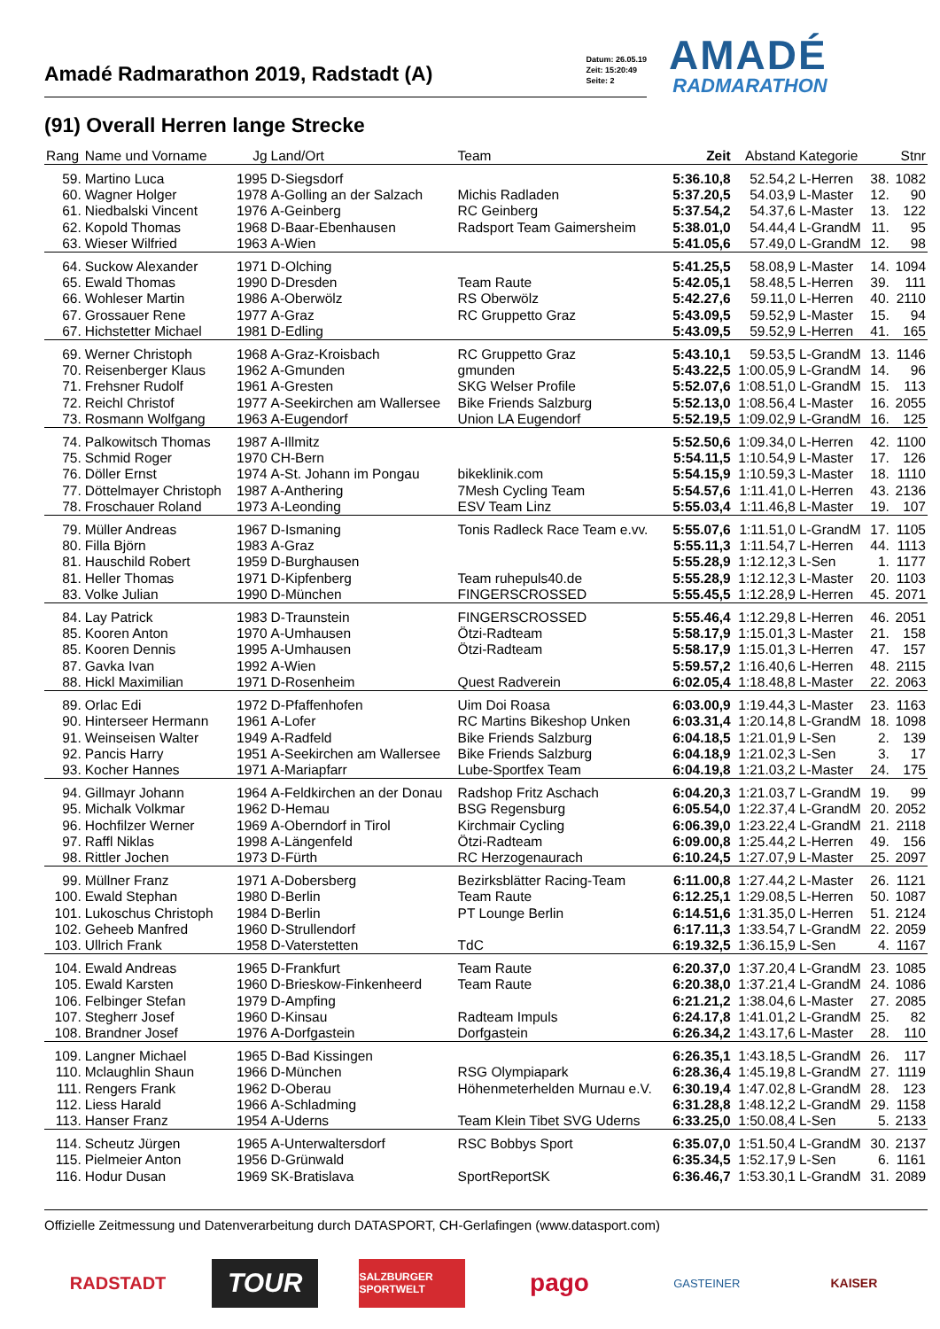Amadé Radmarathon 2019, Radstadt (A) Datum: 26.05.19
Zeit: 15:20:49
Seite: 2
AMADÉ
RADMARATHON
(91) Overall Herren lange Strecke
| Rang | Name und Vorname | Jg | Land/Ort | Team | Zeit | Abstand | Kategorie | | Stnr |
| --- | --- | --- | --- | --- | --- | --- | --- | --- | --- |
| 59. | Martino Luca | 1995 | D-Siegsdorf | | 5:36.10,8 | 52.54,2 | L-Herren | 38. | 1082 |
| 60. | Wagner Holger | 1978 | A-Golling an der Salzach | Michis Radladen | 5:37.20,5 | 54.03,9 | L-Master | 12. | 90 |
| 61. | Niedbalski Vincent | 1976 | A-Geinberg | RC Geinberg | 5:37.54,2 | 54.37,6 | L-Master | 13. | 122 |
| 62. | Kopold Thomas | 1968 | D-Baar-Ebenhausen | Radsport Team Gaimersheim | 5:38.01,0 | 54.44,4 | L-GrandM | 11. | 95 |
| 63. | Wieser Wilfried | 1963 | A-Wien | | 5:41.05,6 | 57.49,0 | L-GrandM | 12. | 98 |
| 64. | Suckow Alexander | 1971 | D-Olching | | 5:41.25,5 | 58.08,9 | L-Master | 14. | 1094 |
| 65. | Ewald Thomas | 1990 | D-Dresden | Team Raute | 5:42.05,1 | 58.48,5 | L-Herren | 39. | 111 |
| 66. | Wohleser Martin | 1986 | A-Oberwölz | RS Oberwölz | 5:42.27,6 | 59.11,0 | L-Herren | 40. | 2110 |
| 67. | Grossauer Rene | 1977 | A-Graz | RC Gruppetto Graz | 5:43.09,5 | 59.52,9 | L-Master | 15. | 94 |
| 67. | Hichstetter Michael | 1981 | D-Edling | | 5:43.09,5 | 59.52,9 | L-Herren | 41. | 165 |
| 69. | Werner Christoph | 1968 | A-Graz-Kroisbach | RC Gruppetto Graz | 5:43.10,1 | 59.53,5 | L-GrandM | 13. | 1146 |
| 70. | Reisenberger Klaus | 1962 | A-Gmunden | gmunden | 5:43.22,5 | 1:00.05,9 | L-GrandM | 14. | 96 |
| 71. | Frehsner Rudolf | 1961 | A-Gresten | SKG Welser Profile | 5:52.07,6 | 1:08.51,0 | L-GrandM | 15. | 113 |
| 72. | Reichl Christof | 1977 | A-Seekirchen am Wallersee | Bike Friends Salzburg | 5:52.13,0 | 1:08.56,4 | L-Master | 16. | 2055 |
| 73. | Rosmann Wolfgang | 1963 | A-Eugendorf | Union LA Eugendorf | 5:52.19,5 | 1:09.02,9 | L-GrandM | 16. | 125 |
| 74. | Palkowitsch Thomas | 1987 | A-Illmitz | | 5:52.50,6 | 1:09.34,0 | L-Herren | 42. | 1100 |
| 75. | Schmid Roger | 1970 | CH-Bern | | 5:54.11,5 | 1:10.54,9 | L-Master | 17. | 126 |
| 76. | Döller Ernst | 1974 | A-St. Johann im Pongau | bikeklinik.com | 5:54.15,9 | 1:10.59,3 | L-Master | 18. | 1110 |
| 77. | Döttelmayer Christoph | 1987 | A-Anthering | 7Mesh Cycling Team | 5:54.57,6 | 1:11.41,0 | L-Herren | 43. | 2136 |
| 78. | Froschauer Roland | 1973 | A-Leonding | ESV Team Linz | 5:55.03,4 | 1:11.46,8 | L-Master | 19. | 107 |
| 79. | Müller Andreas | 1967 | D-Ismaning | Tonis Radleck Race Team e.vv. | 5:55.07,6 | 1:11.51,0 | L-GrandM | 17. | 1105 |
| 80. | Filla Björn | 1983 | A-Graz | | 5:55.11,3 | 1:11.54,7 | L-Herren | 44. | 1113 |
| 81. | Hauschild Robert | 1959 | D-Burghausen | | 5:55.28,9 | 1:12.12,3 | L-Sen | 1. | 1177 |
| 81. | Heller Thomas | 1971 | D-Kipfenberg | Team ruhepuls40.de | 5:55.28,9 | 1:12.12,3 | L-Master | 20. | 1103 |
| 83. | Volke Julian | 1990 | D-München | FINGERSCROSSED | 5:55.45,5 | 1:12.28,9 | L-Herren | 45. | 2071 |
| 84. | Lay Patrick | 1983 | D-Traunstein | FINGERSCROSSED | 5:55.46,4 | 1:12.29,8 | L-Herren | 46. | 2051 |
| 85. | Kooren Anton | 1970 | A-Umhausen | Ötzi-Radteam | 5:58.17,9 | 1:15.01,3 | L-Master | 21. | 158 |
| 85. | Kooren Dennis | 1995 | A-Umhausen | Ötzi-Radteam | 5:58.17,9 | 1:15.01,3 | L-Herren | 47. | 157 |
| 87. | Gavka Ivan | 1992 | A-Wien | | 5:59.57,2 | 1:16.40,6 | L-Herren | 48. | 2115 |
| 88. | Hickl Maximilian | 1971 | D-Rosenheim | Quest Radverein | 6:02.05,4 | 1:18.48,8 | L-Master | 22. | 2063 |
| 89. | Orlac Edi | 1972 | D-Pfaffenhofen | Uim Doi Roasa | 6:03.00,9 | 1:19.44,3 | L-Master | 23. | 1163 |
| 90. | Hinterseer Hermann | 1961 | A-Lofer | RC Martins Bikeshop Unken | 6:03.31,4 | 1:20.14,8 | L-GrandM | 18. | 1098 |
| 91. | Weinseisen Walter | 1949 | A-Radfeld | Bike Friends Salzburg | 6:04.18,5 | 1:21.01,9 | L-Sen | 2. | 139 |
| 92. | Pancis Harry | 1951 | A-Seekirchen am Wallersee | Bike Friends Salzburg | 6:04.18,9 | 1:21.02,3 | L-Sen | 3. | 17 |
| 93. | Kocher Hannes | 1971 | A-Mariapfarr | Lube-Sportfex Team | 6:04.19,8 | 1:21.03,2 | L-Master | 24. | 175 |
| 94. | Gillmayr Johann | 1964 | A-Feldkirchen an der Donau | Radshop Fritz Aschach | 6:04.20,3 | 1:21.03,7 | L-GrandM | 19. | 99 |
| 95. | Michalk Volkmar | 1962 | D-Hemau | BSG Regensburg | 6:05.54,0 | 1:22.37,4 | L-GrandM | 20. | 2052 |
| 96. | Hochfilzer Werner | 1969 | A-Oberndorf in Tirol | Kirchmair Cycling | 6:06.39,0 | 1:23.22,4 | L-GrandM | 21. | 2118 |
| 97. | Raffl Niklas | 1998 | A-Längenfeld | Ötzi-Radteam | 6:09.00,8 | 1:25.44,2 | L-Herren | 49. | 156 |
| 98. | Rittler Jochen | 1973 | D-Fürth | RC Herzogenaurach | 6:10.24,5 | 1:27.07,9 | L-Master | 25. | 2097 |
| 99. | Müllner Franz | 1971 | A-Dobersberg | Bezirksblätter Racing-Team | 6:11.00,8 | 1:27.44,2 | L-Master | 26. | 1121 |
| 100. | Ewald Stephan | 1980 | D-Berlin | Team Raute | 6:12.25,1 | 1:29.08,5 | L-Herren | 50. | 1087 |
| 101. | Lukoschus Christoph | 1984 | D-Berlin | PT Lounge Berlin | 6:14.51,6 | 1:31.35,0 | L-Herren | 51. | 2124 |
| 102. | Geheeb Manfred | 1960 | D-Strullendorf | | 6:17.11,3 | 1:33.54,7 | L-GrandM | 22. | 2059 |
| 103. | Ullrich Frank | 1958 | D-Vaterstetten | TdC | 6:19.32,5 | 1:36.15,9 | L-Sen | 4. | 1167 |
| 104. | Ewald Andreas | 1965 | D-Frankfurt | Team Raute | 6:20.37,0 | 1:37.20,4 | L-GrandM | 23. | 1085 |
| 105. | Ewald Karsten | 1960 | D-Brieskow-Finkenheerd | Team Raute | 6:20.38,0 | 1:37.21,4 | L-GrandM | 24. | 1086 |
| 106. | Felbinger Stefan | 1979 | D-Ampfing | | 6:21.21,2 | 1:38.04,6 | L-Master | 27. | 2085 |
| 107. | Stegherr Josef | 1960 | D-Kinsau | Radteam Impuls | 6:24.17,8 | 1:41.01,2 | L-GrandM | 25. | 82 |
| 108. | Brandner Josef | 1976 | A-Dorfgastein | Dorfgastein | 6:26.34,2 | 1:43.17,6 | L-Master | 28. | 110 |
| 109. | Langner Michael | 1965 | D-Bad Kissingen | | 6:26.35,1 | 1:43.18,5 | L-GrandM | 26. | 117 |
| 110. | Mclaughlin Shaun | 1966 | D-München | RSG Olympiapark | 6:28.36,4 | 1:45.19,8 | L-GrandM | 27. | 1119 |
| 111. | Rengers Frank | 1962 | D-Oberau | Höhenmeterhelden Murnau e.V. | 6:30.19,4 | 1:47.02,8 | L-GrandM | 28. | 123 |
| 112. | Liess Harald | 1966 | A-Schladming | | 6:31.28,8 | 1:48.12,2 | L-GrandM | 29. | 1158 |
| 113. | Hanser Franz | 1954 | A-Uderns | Team Klein Tibet SVG Uderns | 6:33.25,0 | 1:50.08,4 | L-Sen | 5. | 2133 |
| 114. | Scheutz Jürgen | 1965 | A-Unterwaltersdorf | RSC Bobbys Sport | 6:35.07,0 | 1:51.50,4 | L-GrandM | 30. | 2137 |
| 115. | Pielmeier Anton | 1956 | D-Grünwald | | 6:35.34,5 | 1:52.17,9 | L-Sen | 6. | 1161 |
| 116. | Hodur Dusan | 1969 | SK-Bratislava | SportReportSK | 6:36.46,7 | 1:53.30,1 | L-GrandM | 31. | 2089 |
Offizielle Zeitmessung und Datenverarbeitung durch DATASPORT, CH-Gerlafingen (www.datasport.com)
RADSTADT
TOUR
SALZBURGER SPORTWELT
pago
GASTEINER KAISER